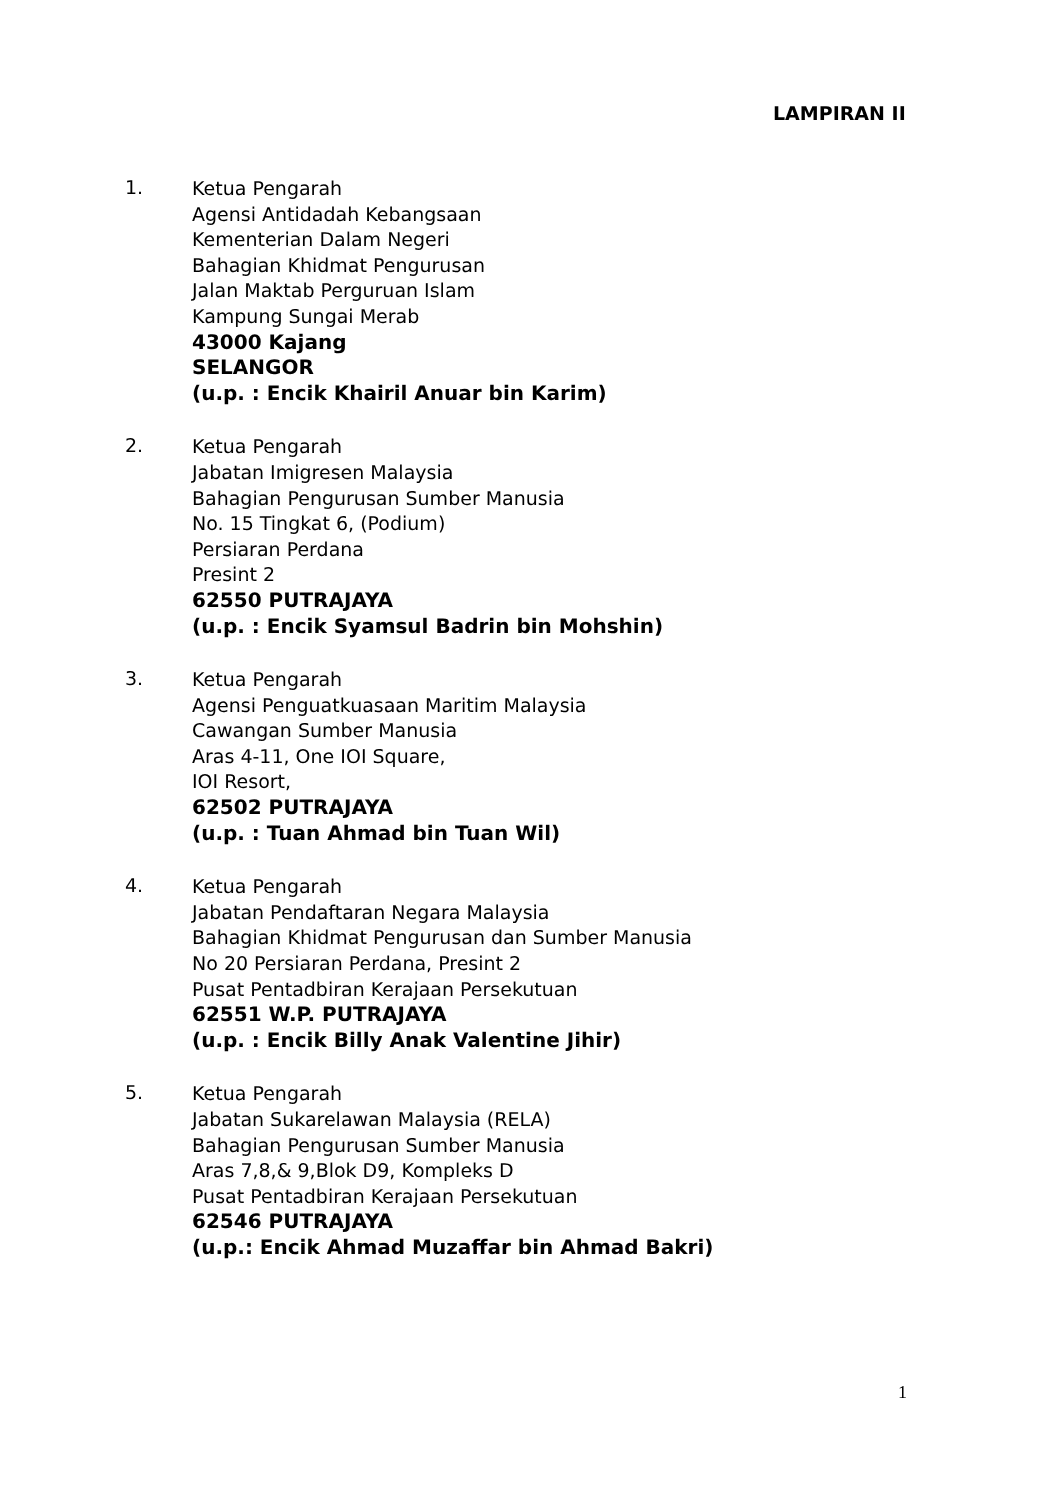LAMPIRAN II
1.
Ketua Pengarah
Agensi Antidadah Kebangsaan
Kementerian Dalam Negeri
Bahagian Khidmat Pengurusan
Jalan Maktab Perguruan Islam
Kampung Sungai Merab
43000 Kajang
SELANGOR
(u.p. : Encik Khairil Anuar bin Karim)
2.
Ketua Pengarah
Jabatan Imigresen Malaysia
Bahagian Pengurusan Sumber Manusia
No. 15 Tingkat 6, (Podium)
Persiaran Perdana
Presint 2
62550 PUTRAJAYA
(u.p. : Encik Syamsul Badrin bin Mohshin)
3.
Ketua Pengarah
Agensi Penguatkuasaan Maritim Malaysia
Cawangan Sumber Manusia
Aras 4-11, One IOI Square,
IOI Resort,
62502 PUTRAJAYA
(u.p. : Tuan Ahmad bin Tuan Wil)
4.
Ketua Pengarah
Jabatan Pendaftaran Negara Malaysia
Bahagian Khidmat Pengurusan dan Sumber Manusia
No 20 Persiaran Perdana, Presint 2
Pusat Pentadbiran Kerajaan Persekutuan
62551 W.P. PUTRAJAYA
(u.p. : Encik Billy Anak Valentine Jihir)
5.
Ketua Pengarah
Jabatan Sukarelawan Malaysia (RELA)
Bahagian Pengurusan Sumber Manusia
Aras 7,8,& 9,Blok D9, Kompleks D
Pusat Pentadbiran Kerajaan Persekutuan
62546 PUTRAJAYA
(u.p.: Encik Ahmad Muzaffar bin Ahmad Bakri)
1